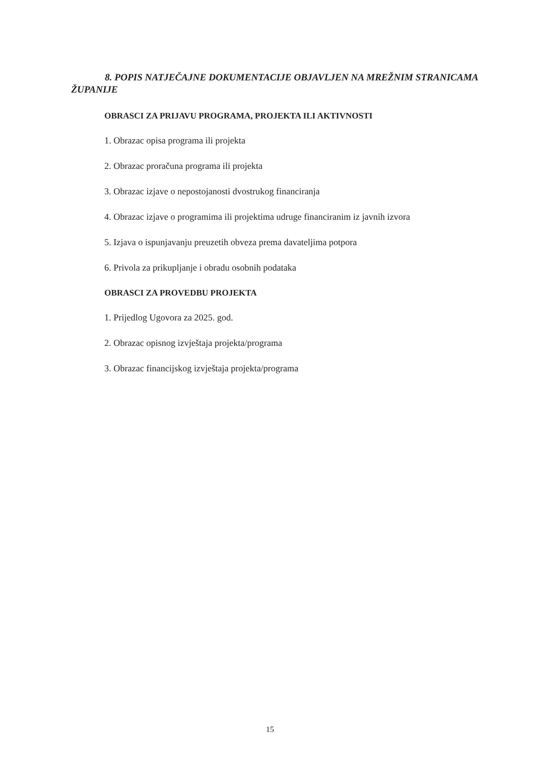8. POPIS NATJEČAJNE DOKUMENTACIJE OBJAVLJEN NA MREŽNIM STRANICAMA ŽUPANIJE
OBRASCI ZA PRIJAVU PROGRAMA, PROJEKTA ILI AKTIVNOSTI
1. Obrazac opisa programa ili projekta
2. Obrazac proračuna programa ili projekta
3. Obrazac izjave o nepostojanosti dvostrukog financiranja
4. Obrazac izjave o programima ili projektima udruge financiranim iz javnih izvora
5. Izjava o ispunjavanju preuzetih obveza prema davateljima potpora
6. Privola za prikupljanje i obradu osobnih podataka
OBRASCI ZA PROVEDBU PROJEKTA
1. Prijedlog Ugovora za 2025. god.
2. Obrazac opisnog izvještaja projekta/programa
3. Obrazac financijskog izvještaja projekta/programa
15